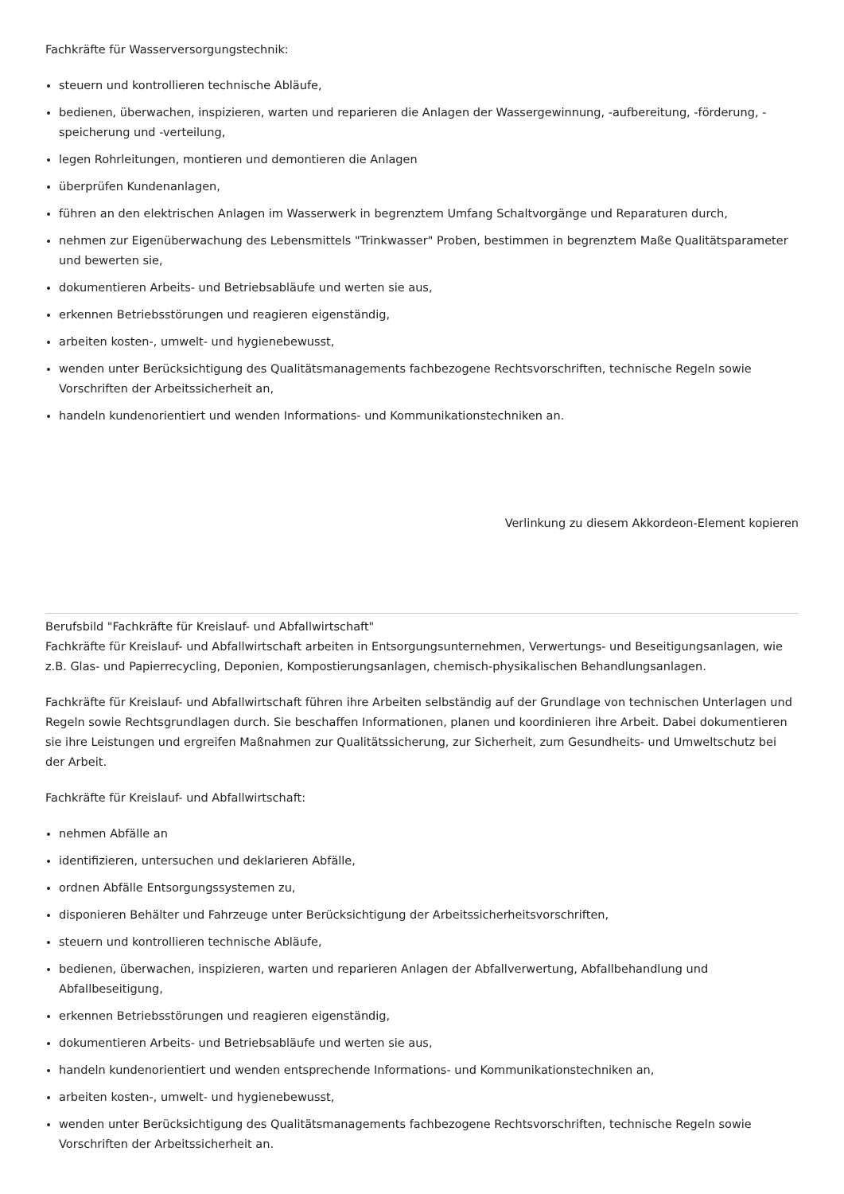Fachkräfte für Wasserversorgungstechnik:
steuern und kontrollieren technische Abläufe,
bedienen, überwachen, inspizieren, warten und reparieren die Anlagen der Wassergewinnung, -aufbereitung, -förderung, -speicherung und -verteilung,
legen Rohrleitungen, montieren und demontieren die Anlagen
überprüfen Kundenanlagen,
führen an den elektrischen Anlagen im Wasserwerk in begrenztem Umfang Schaltvorgänge und Reparaturen durch,
nehmen zur Eigenüberwachung des Lebensmittels "Trinkwasser" Proben, bestimmen in begrenztem Maße Qualitätsparameter und bewerten sie,
dokumentieren Arbeits- und Betriebsabläufe und werten sie aus,
erkennen Betriebsstörungen und reagieren eigenständig,
arbeiten kosten-, umwelt- und hygienebewusst,
wenden unter Berücksichtigung des Qualitätsmanagements fachbezogene Rechtsvorschriften, technische Regeln sowie Vorschriften der Arbeitssicherheit an,
handeln kundenorientiert und wenden Informations- und Kommunikationstechniken an.
Verlinkung zu diesem Akkordeon-Element kopieren
Berufsbild "Fachkräfte für Kreislauf- und Abfallwirtschaft"
Fachkräfte für Kreislauf- und Abfallwirtschaft arbeiten in Entsorgungsunternehmen, Verwertungs- und Beseitigungsanlagen, wie z.B. Glas- und Papierrecycling, Deponien, Kompostierungsanlagen, chemisch-physikalischen Behandlungsanlagen.
Fachkräfte für Kreislauf- und Abfallwirtschaft führen ihre Arbeiten selbständig auf der Grundlage von technischen Unterlagen und Regeln sowie Rechtsgrundlagen durch. Sie beschaffen Informationen, planen und koordinieren ihre Arbeit. Dabei dokumentieren sie ihre Leistungen und ergreifen Maßnahmen zur Qualitätssicherung, zur Sicherheit, zum Gesundheits- und Umweltschutz bei der Arbeit.
Fachkräfte für Kreislauf- und Abfallwirtschaft:
nehmen Abfälle an
identifizieren, untersuchen und deklarieren Abfälle,
ordnen Abfälle Entsorgungssystemen zu,
disponieren Behälter und Fahrzeuge unter Berücksichtigung der Arbeitssicherheitsvorschriften,
steuern und kontrollieren technische Abläufe,
bedienen, überwachen, inspizieren, warten und reparieren Anlagen der Abfallverwertung, Abfallbehandlung und Abfallbeseitigung,
erkennen Betriebsstörungen und reagieren eigenständig,
dokumentieren Arbeits- und Betriebsabläufe und werten sie aus,
handeln kundenorientiert und wenden entsprechende Informations- und Kommunikationstechniken an,
arbeiten kosten-, umwelt- und hygienebewusst,
wenden unter Berücksichtigung des Qualitätsmanagements fachbezogene Rechtsvorschriften, technische Regeln sowie Vorschriften der Arbeitssicherheit an.